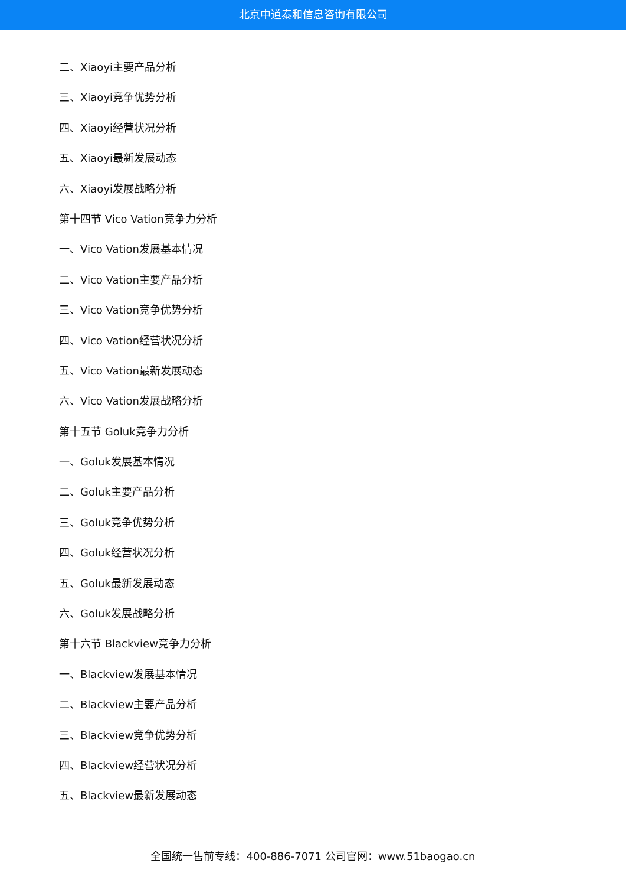北京中道泰和信息咨询有限公司
二、Xiaoyi主要产品分析
三、Xiaoyi竞争优势分析
四、Xiaoyi经营状况分析
五、Xiaoyi最新发展动态
六、Xiaoyi发展战略分析
第十四节 Vico Vation竞争力分析
一、Vico Vation发展基本情况
二、Vico Vation主要产品分析
三、Vico Vation竞争优势分析
四、Vico Vation经营状况分析
五、Vico Vation最新发展动态
六、Vico Vation发展战略分析
第十五节 Goluk竞争力分析
一、Goluk发展基本情况
二、Goluk主要产品分析
三、Goluk竞争优势分析
四、Goluk经营状况分析
五、Goluk最新发展动态
六、Goluk发展战略分析
第十六节 Blackview竞争力分析
一、Blackview发展基本情况
二、Blackview主要产品分析
三、Blackview竞争优势分析
四、Blackview经营状况分析
五、Blackview最新发展动态
全国统一售前专线：400-886-7071 公司官网：www.51baogao.cn